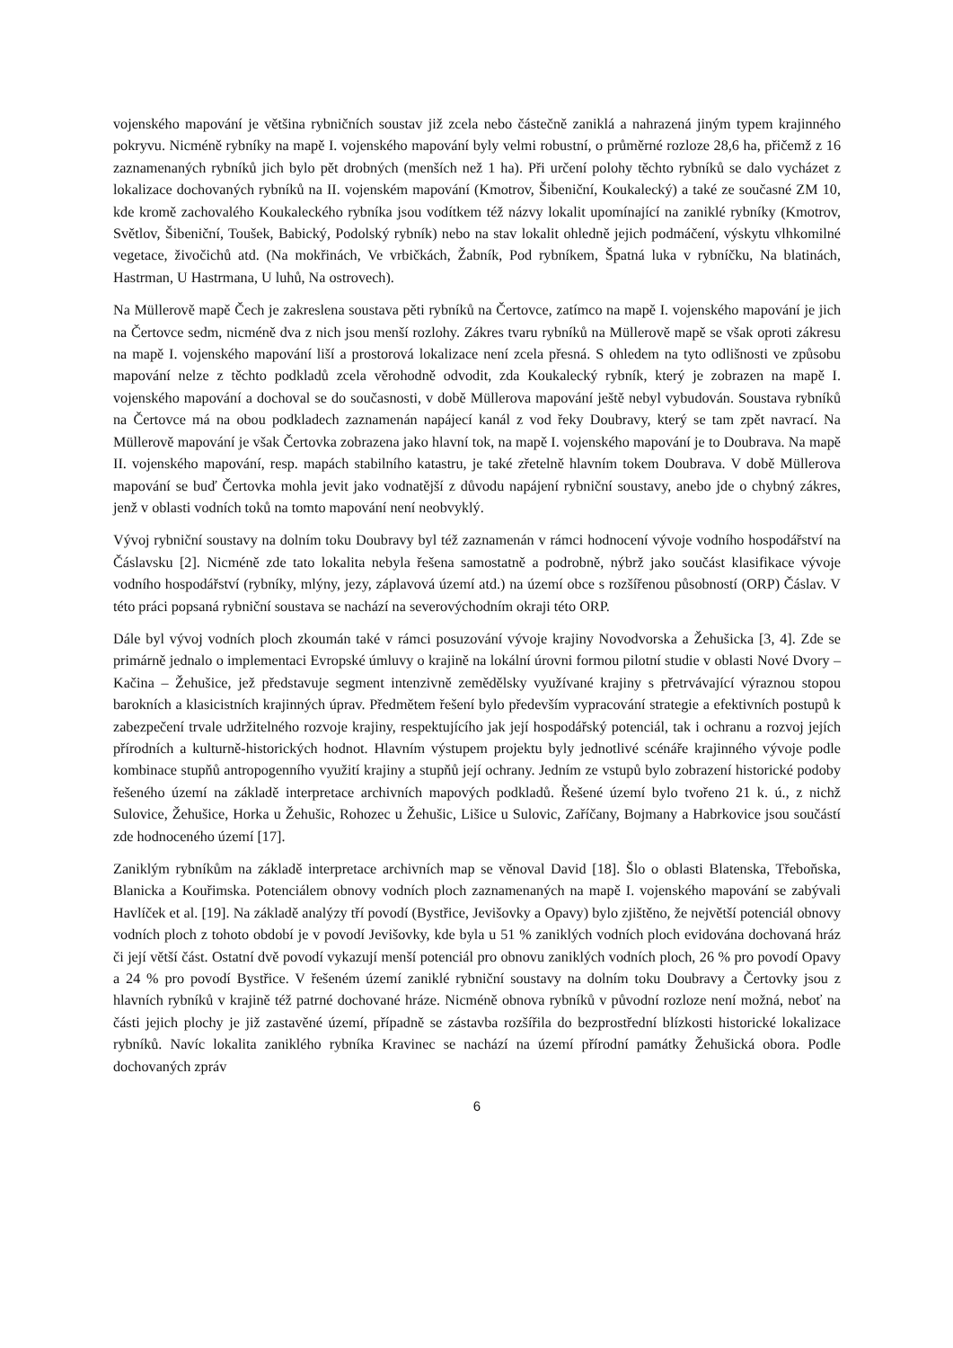vojenského mapování je většina rybničních soustav již zcela nebo částečně zaniklá a nahrazená jiným typem krajinného pokryvu. Nicméně rybníky na mapě I. vojenského mapování byly velmi robustní, o průměrné rozloze 28,6 ha, přičemž z 16 zaznamenaných rybníků jich bylo pět drobných (menších než 1 ha). Při určení polohy těchto rybníků se dalo vycházet z lokalizace dochovaných rybníků na II. vojenském mapování (Kmotrov, Šibeniční, Koukalecký) a také ze současné ZM 10, kde kromě zachovalého Koukaleckého rybníka jsou vodítkem též názvy lokalit upomínající na zaniklé rybníky (Kmotrov, Světlov, Šibeniční, Toušek, Babický, Podolský rybník) nebo na stav lokalit ohledně jejich podmáčení, výskytu vlhkomilné vegetace, živočichů atd. (Na mokřinách, Ve vrbičkách, Žabník, Pod rybníkem, Špatná luka v rybníčku, Na blatinách, Hastrman, U Hastrmana, U luhů, Na ostrovech).
Na Müllerově mapě Čech je zakreslena soustava pěti rybníků na Čertovce, zatímco na mapě I. vojenského mapování je jich na Čertovce sedm, nicméně dva z nich jsou menší rozlohy. Zákres tvaru rybníků na Müllerově mapě se však oproti zákresu na mapě I. vojenského mapování liší a prostorová lokalizace není zcela přesná. S ohledem na tyto odlišnosti ve způsobu mapování nelze z těchto podkladů zcela věrohodně odvodit, zda Koukalecký rybník, který je zobrazen na mapě I. vojenského mapování a dochoval se do současnosti, v době Müllerova mapování ještě nebyl vybudován. Soustava rybníků na Čertovce má na obou podkladech zaznamenán napájecí kanál z vod řeky Doubravy, který se tam zpět navrací. Na Müllerově mapování je však Čertovka zobrazena jako hlavní tok, na mapě I. vojenského mapování je to Doubrava. Na mapě II. vojenského mapování, resp. mapách stabilního katastru, je také zřetelně hlavním tokem Doubrava. V době Müllerova mapování se buď Čertovka mohla jevit jako vodnatější z důvodu napájení rybniční soustavy, anebo jde o chybný zákres, jenž v oblasti vodních toků na tomto mapování není neobvyklý.
Vývoj rybniční soustavy na dolním toku Doubravy byl též zaznamenán v rámci hodnocení vývoje vodního hospodářství na Čáslavsku [2]. Nicméně zde tato lokalita nebyla řešena samostatně a podrobně, nýbrž jako součást klasifikace vývoje vodního hospodářství (rybníky, mlýny, jezy, záplavová území atd.) na území obce s rozšířenou působností (ORP) Čáslav. V této práci popsaná rybniční soustava se nachází na severovýchodním okraji této ORP.
Dále byl vývoj vodních ploch zkoumán také v rámci posuzování vývoje krajiny Novodvorska a Žehušicka [3, 4]. Zde se primárně jednalo o implementaci Evropské úmluvy o krajině na lokální úrovni formou pilotní studie v oblasti Nové Dvory – Kačina – Žehušice, jež představuje segment intenzivně zemědělsky využívané krajiny s přetrvávající výraznou stopou barokních a klasicistních krajinných úprav. Předmětem řešení bylo především vypracování strategie a efektivních postupů k zabezpečení trvale udržitelného rozvoje krajiny, respektujícího jak její hospodářský potenciál, tak i ochranu a rozvoj jejích přírodních a kulturně-historických hodnot. Hlavním výstupem projektu byly jednotlivé scénáře krajinného vývoje podle kombinace stupňů antropogenního využití krajiny a stupňů její ochrany. Jedním ze vstupů bylo zobrazení historické podoby řešeného území na základě interpretace archivních mapových podkladů. Řešené území bylo tvořeno 21 k. ú., z nichž Sulovice, Žehušice, Horka u Žehušic, Rohozec u Žehušic, Lišice u Sulovic, Zaříčany, Bojmany a Habrkovice jsou součástí zde hodnoceného území [17].
Zaniklým rybníkům na základě interpretace archivních map se věnoval David [18]. Šlo o oblasti Blatenska, Třeboňska, Blanicka a Kouřimska. Potenciálem obnovy vodních ploch zaznamenaných na mapě I. vojenského mapování se zabývali Havlíček et al. [19]. Na základě analýzy tří povodí (Bystřice, Jevišovky a Opavy) bylo zjištěno, že největší potenciál obnovy vodních ploch z tohoto období je v povodí Jevišovky, kde byla u 51 % zaniklých vodních ploch evidována dochovaná hráz či její větší část. Ostatní dvě povodí vykazují menší potenciál pro obnovu zaniklých vodních ploch, 26 % pro povodí Opavy a 24 % pro povodí Bystřice. V řešeném území zaniklé rybniční soustavy na dolním toku Doubravy a Čertovky jsou z hlavních rybníků v krajině též patrné dochované hráze. Nicméně obnova rybníků v původní rozloze není možná, neboť na části jejich plochy je již zastavěné území, případně se zástavba rozšířila do bezprostřední blízkosti historické lokalizace rybníků. Navíc lokalita zaniklého rybníka Kravinec se nachází na území přírodní památky Žehušická obora. Podle dochovaných zpráv
6